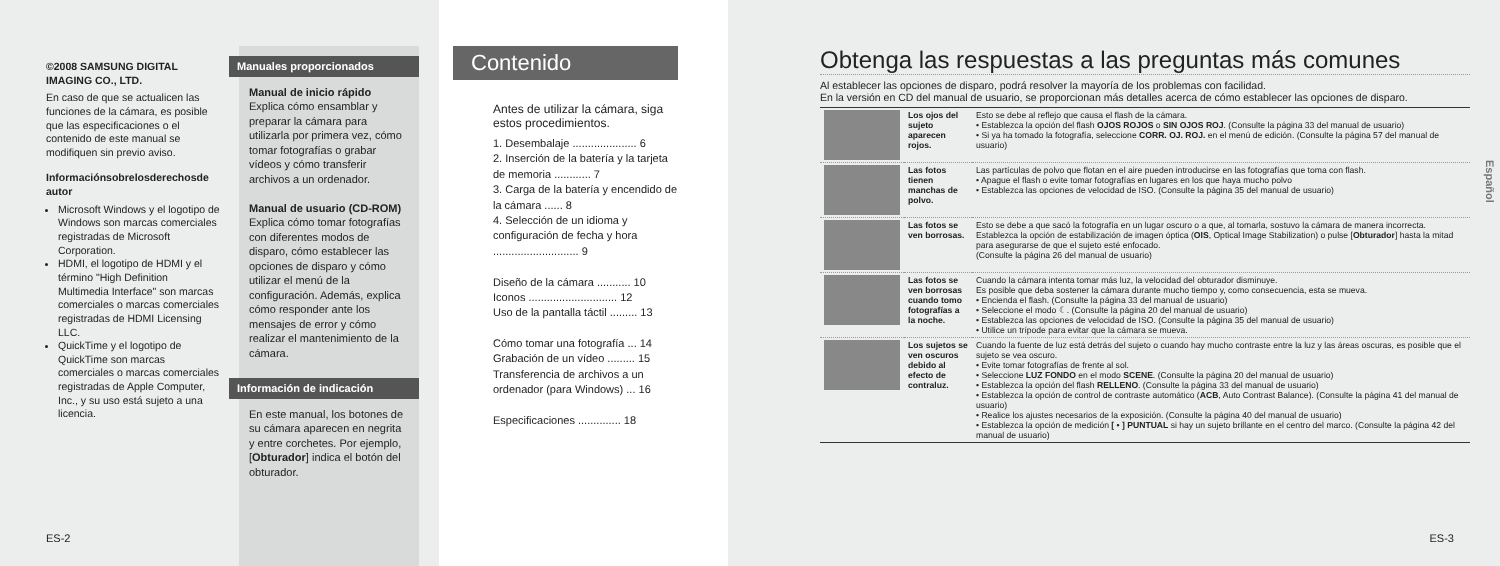©2008 SAMSUNG DIGITAL IMAGING CO., LTD.
En caso de que se actualicen las funciones de la cámara, es posible que las especificaciones o el contenido de este manual se modifiquen sin previo aviso.
Informaciónsobrelosderechosde autor
Microsoft Windows y el logotipo de Windows son marcas comerciales registradas de Microsoft Corporation.
HDMI, el logotipo de HDMI y el término "High Definition Multimedia Interface" son marcas comerciales o marcas comerciales registradas de HDMI Licensing LLC.
QuickTime y el logotipo de QuickTime son marcas comerciales o marcas comerciales registradas de Apple Computer, Inc., y su uso está sujeto a una licencia.
Manuales proporcionados
Manual de inicio rápido
Explica cómo ensamblar y preparar la cámara para utilizarla por primera vez, cómo tomar fotografías o grabar vídeos y cómo transferir archivos a un ordenador.
Manual de usuario (CD-ROM)
Explica cómo tomar fotografías con diferentes modos de disparo, cómo establecer las opciones de disparo y cómo utilizar el menú de la configuración. Además, explica cómo responder ante los mensajes de error y cómo realizar el mantenimiento de la cámara.
Información de indicación
En este manual, los botones de su cámara aparecen en negrita y entre corchetes. Por ejemplo, [Obturador] indica el botón del obturador.
ES-2
Contenido
Antes de utilizar la cámara, siga estos procedimientos.
1. Desembalaje ..................... 6
2. Inserción de la batería y la tarjeta de memoria ............ 7
3. Carga de la batería y encendido de la cámara ...... 8
4. Selección de un idioma y configuración de fecha y hora ............................ 9
Diseño de la cámara ........... 10
Iconos ............................. 12
Uso de la pantalla táctil ......... 13
Cómo tomar una fotografía ... 14
Grabación de un vídeo ......... 15
Transferencia de archivos a un ordenador (para Windows) ... 16
Especificaciones .............. 18
Obtenga las respuestas a las preguntas más comunes
Al establecer las opciones de disparo, podrá resolver la mayoría de los problemas con facilidad.
En la versión en CD del manual de usuario, se proporcionan más detalles acerca de cómo establecer las opciones de disparo.
| | Los ojos del sujeto aparecen rojos. | Esto se debe al reflejo que causa el flash de la cámara. • Establezca la opción del flash OJOS ROJOS o SIN OJOS ROJ . (Consulte la página 33 del manual de usuario) • Si ya ha tomado la fotografía, seleccione CORR. OJ. ROJ. en el menú de edición. (Consulte la página 57 del manual de usuario) |
| | Las fotos tienen manchas de polvo. | Las partículas de polvo que flotan en el aire pueden introducirse en las fotografías que toma con flash. • Apague el flash o evite tomar fotografías en lugares en los que haya mucho polvo • Establezca las opciones de velocidad de ISO. (Consulte la página 35 del manual de usuario) |
| | Las fotos se ven borrosas. | Esto se debe a que sacó la fotografía en un lugar oscuro o a que, al tomarla, sostuvo la cámara de manera incorrecta. Establezca la opción de estabilización de imagen óptica ( OIS , Optical Image Stabilization) o pulse [ Obturador ] hasta la mitad para asegurarse de que el sujeto esté enfocado. (Consulte la página 26 del manual de usuario) |
| | Las fotos se ven borrosas cuando tomo fotografías a la noche. | Cuando la cámara intenta tomar más luz, la velocidad del obturador disminuye. Es posible que deba sostener la cámara durante mucho tiempo y, como consecuencia, esta se mueva. • Encienda el flash. (Consulte la página 33 del manual de usuario) • Seleccione el modo ☾. (Consulte la página 20 del manual de usuario) • Establezca las opciones de velocidad de ISO. (Consulte la página 35 del manual de usuario) • Utilice un trípode para evitar que la cámara se mueva. |
| | Los sujetos se ven oscuros debido al efecto de contraluz. | Cuando la fuente de luz está detrás del sujeto o cuando hay mucho contraste entre la luz y las áreas oscuras, es posible que el sujeto se vea oscuro. • Evite tomar fotografías de frente al sol. • Seleccione LUZ FONDO en el modo SCENE . (Consulte la página 20 del manual de usuario) • Establezca la opción del flash RELLENO . (Consulte la página 33 del manual de usuario) • Establezca la opción de control de contraste automático ( ACB , Auto Contrast Balance). (Consulte la página 41 del manual de usuario) • Realice los ajustes necesarios de la exposición. (Consulte la página 40 del manual de usuario) • Establezca la opción de medición [ • ] PUNTUAL si hay un sujeto brillante en el centro del marco. (Consulte la página 42 del manual de usuario) |
Español
ES-3